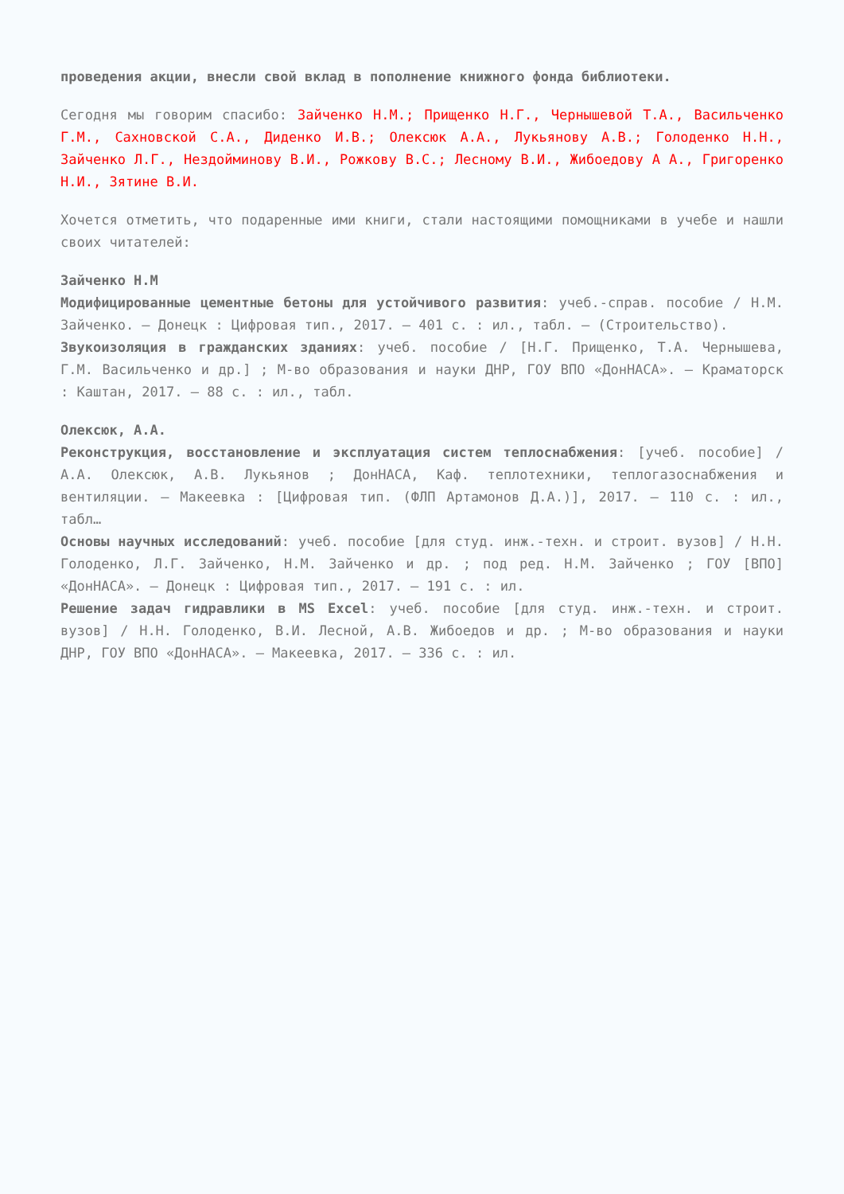проведения акции, внесли свой вклад в пополнение книжного фонда библиотеки.
Сегодня мы говорим спасибо: Зайченко Н.М.; Прищенко Н.Г., Чернышевой Т.А., Васильченко Г.М., Сахновской С.А., Диденко И.В.; Олексюк А.А., Лукьянову А.В.; Голоденко Н.Н., Зайченко Л.Г., Нездойминову В.И., Рожкову В.С.; Лесному В.И., Жибоедову А А., Григоренко Н.И., Зятине В.И.
Хочется отметить, что подаренные ими книги, стали настоящими помощниками в учебе и нашли своих читателей:
Зайченко Н.М
Модифицированные цементные бетоны для устойчивого развития: учеб.-справ. пособие / Н.М. Зайченко. – Донецк : Цифровая тип., 2017. – 401 с. : ил., табл. – (Строительство).
Звукоизоляция в гражданских зданиях: учеб. пособие / [Н.Г. Прищенко, Т.А. Чернышева, Г.М. Васильченко и др.] ; М-во образования и науки ДНР, ГОУ ВПО «ДонНАСА». – Краматорск : Каштан, 2017. – 88 с. : ил., табл.
Олексюк, А.А.
Реконструкция, восстановление и эксплуатация систем теплоснабжения: [учеб. пособие] / А.А. Олексюк, А.В. Лукьянов ; ДонНАСА, Каф. теплотехники, теплогазоснабжения и вентиляции. – Макеевка : [Цифровая тип. (ФЛП Артамонов Д.А.)], 2017. – 110 с. : ил., табл…
Основы научных исследований: учеб. пособие [для студ. инж.-техн. и строит. вузов] / Н.Н. Голоденко, Л.Г. Зайченко, Н.М. Зайченко и др. ; под ред. Н.М. Зайченко ; ГОУ [ВПО] «ДонНАСА». – Донецк : Цифровая тип., 2017. – 191 с. : ил.
Решение задач гидравлики в MS Excel: учеб. пособие [для студ. инж.-техн. и строит. вузов] / Н.Н. Голоденко, В.И. Лесной, А.В. Жибоедов и др. ; М-во образования и науки ДНР, ГОУ ВПО «ДонНАСА». – Макеевка, 2017. – 336 с. : ил.